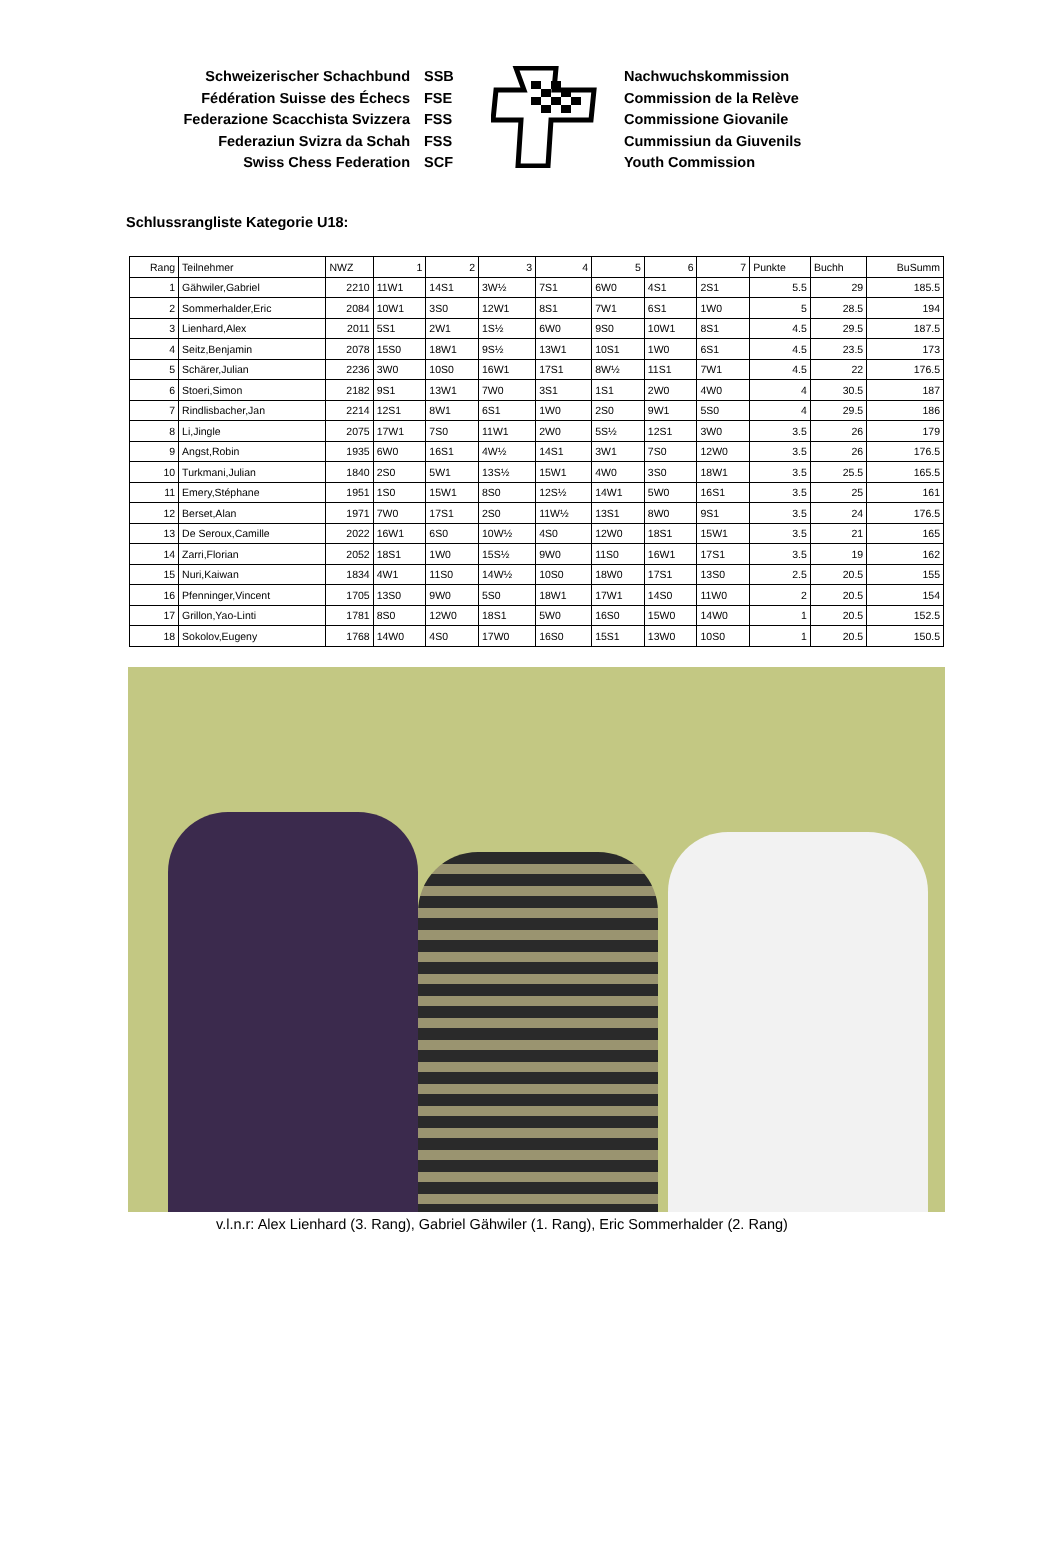Schweizerischer Schachbund
Fédération Suisse des Échecs
Federazione Scacchista Svizzera
Federaziun Svizra da Schah
Swiss Chess Federation
SSB
FSE
FSS
FSS
SCF
Nachwuchskommission
Commission de la Relève
Commissione Giovanile
Cummissiun da Giuvenils
Youth Commission
Schlussrangliste Kategorie U18:
| Rang | Teilnehmer | NWZ | 1 | 2 | 3 | 4 | 5 | 6 | 7 | Punkte | Buchh | BuSumm |
| --- | --- | --- | --- | --- | --- | --- | --- | --- | --- | --- | --- | --- |
| 1 | Gähwiler,Gabriel | 2210 | 11W1 | 14S1 | 3W½ | 7S1 | 6W0 | 4S1 | 2S1 | 5.5 | 29 | 185.5 |
| 2 | Sommerhalder,Eric | 2084 | 10W1 | 3S0 | 12W1 | 8S1 | 7W1 | 6S1 | 1W0 | 5 | 28.5 | 194 |
| 3 | Lienhard,Alex | 2011 | 5S1 | 2W1 | 1S½ | 6W0 | 9S0 | 10W1 | 8S1 | 4.5 | 29.5 | 187.5 |
| 4 | Seitz,Benjamin | 2078 | 15S0 | 18W1 | 9S½ | 13W1 | 10S1 | 1W0 | 6S1 | 4.5 | 23.5 | 173 |
| 5 | Schärer,Julian | 2236 | 3W0 | 10S0 | 16W1 | 17S1 | 8W½ | 11S1 | 7W1 | 4.5 | 22 | 176.5 |
| 6 | Stoeri,Simon | 2182 | 9S1 | 13W1 | 7W0 | 3S1 | 1S1 | 2W0 | 4W0 | 4 | 30.5 | 187 |
| 7 | Rindlisbacher,Jan | 2214 | 12S1 | 8W1 | 6S1 | 1W0 | 2S0 | 9W1 | 5S0 | 4 | 29.5 | 186 |
| 8 | Li,Jingle | 2075 | 17W1 | 7S0 | 11W1 | 2W0 | 5S½ | 12S1 | 3W0 | 3.5 | 26 | 179 |
| 9 | Angst,Robin | 1935 | 6W0 | 16S1 | 4W½ | 14S1 | 3W1 | 7S0 | 12W0 | 3.5 | 26 | 176.5 |
| 10 | Turkmani,Julian | 1840 | 2S0 | 5W1 | 13S½ | 15W1 | 4W0 | 3S0 | 18W1 | 3.5 | 25.5 | 165.5 |
| 11 | Emery,Stéphane | 1951 | 1S0 | 15W1 | 8S0 | 12S½ | 14W1 | 5W0 | 16S1 | 3.5 | 25 | 161 |
| 12 | Berset,Alan | 1971 | 7W0 | 17S1 | 2S0 | 11W½ | 13S1 | 8W0 | 9S1 | 3.5 | 24 | 176.5 |
| 13 | De Seroux,Camille | 2022 | 16W1 | 6S0 | 10W½ | 4S0 | 12W0 | 18S1 | 15W1 | 3.5 | 21 | 165 |
| 14 | Zarri,Florian | 2052 | 18S1 | 1W0 | 15S½ | 9W0 | 11S0 | 16W1 | 17S1 | 3.5 | 19 | 162 |
| 15 | Nuri,Kaiwan | 1834 | 4W1 | 11S0 | 14W½ | 10S0 | 18W0 | 17S1 | 13S0 | 2.5 | 20.5 | 155 |
| 16 | Pfenninger,Vincent | 1705 | 13S0 | 9W0 | 5S0 | 18W1 | 17W1 | 14S0 | 11W0 | 2 | 20.5 | 154 |
| 17 | Grillon,Yao-Linti | 1781 | 8S0 | 12W0 | 18S1 | 5W0 | 16S0 | 15W0 | 14W0 | 1 | 20.5 | 152.5 |
| 18 | Sokolov,Eugeny | 1768 | 14W0 | 4S0 | 17W0 | 16S0 | 15S1 | 13W0 | 10S0 | 1 | 20.5 | 150.5 |
v.l.n.r: Alex Lienhard (3. Rang), Gabriel Gähwiler (1. Rang), Eric Sommerhalder (2. Rang)